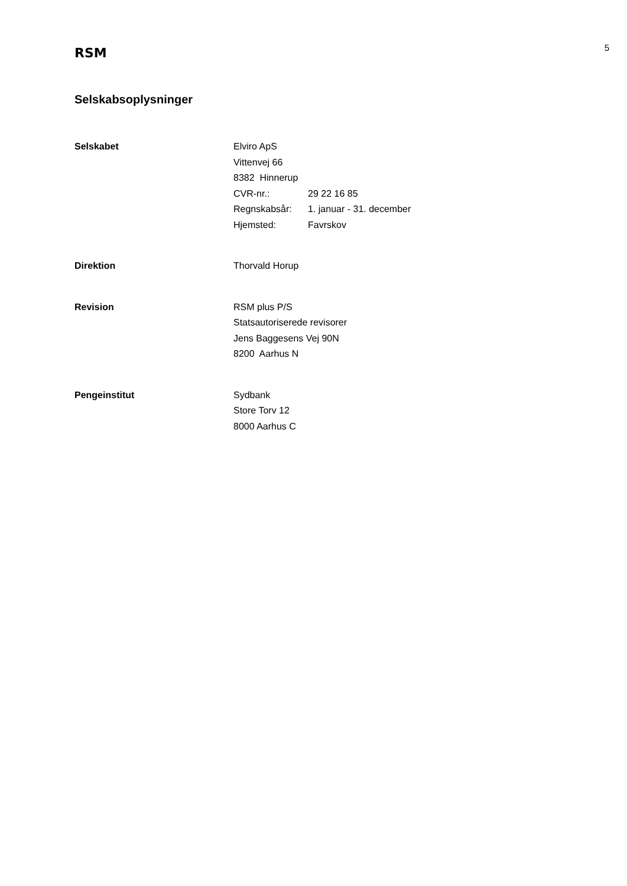RSM
5
Selskabsoplysninger
Selskabet Elviro ApS
Vittenvej 66
8382 Hinnerup
CVR-nr.: 29 22 16 85
Regnskabsår: 1. januar - 31. december
Hjemsted: Favrskov
Direktion Thorvald Horup
Revision RSM plus P/S
Statsautoriserede revisorer
Jens Baggesens Vej 90N
8200 Aarhus N
Pengeinstitut Sydbank
Store Torv 12
8000 Aarhus C